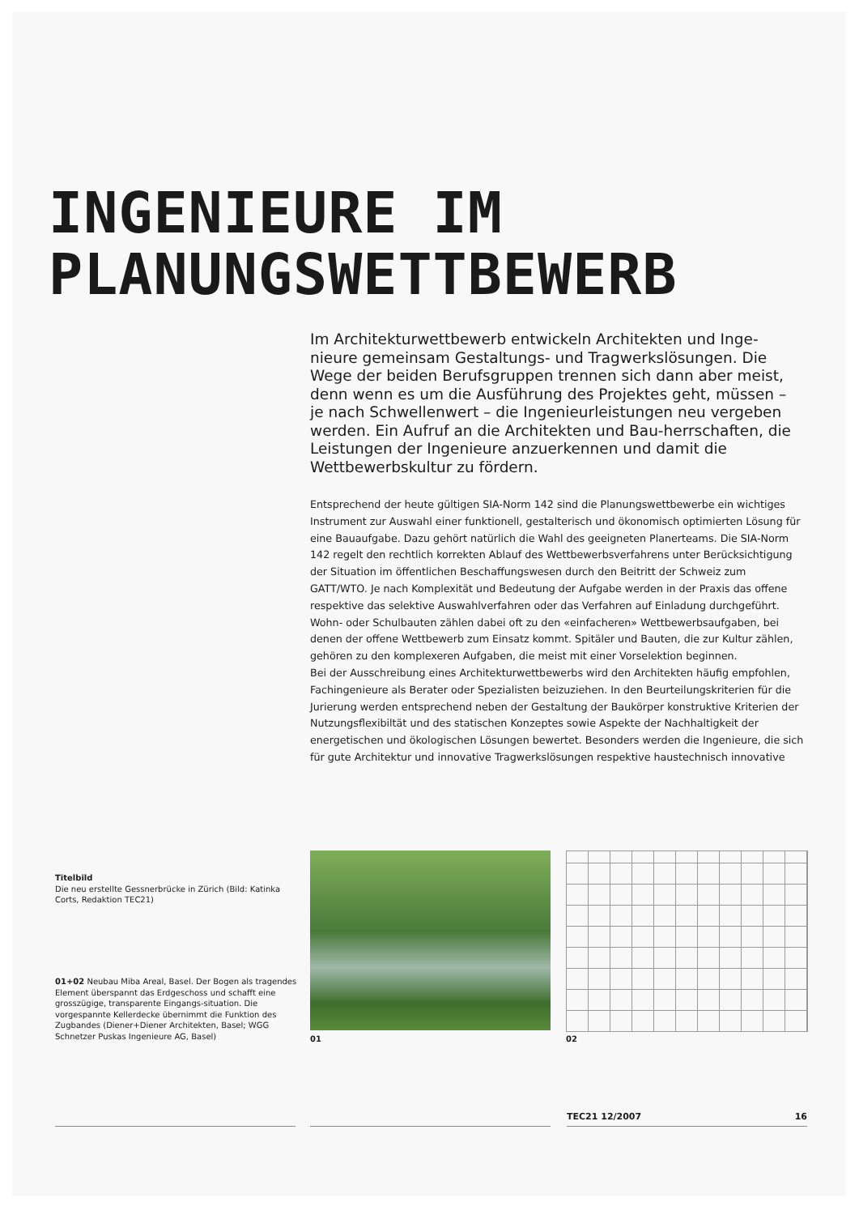INGENIEURE IM
PLANUNGSWETTBEWERB
Im Architekturwettbewerb entwickeln Architekten und Inge-nieure gemeinsam Gestaltungs- und Tragwerkslösungen. Die Wege der beiden Berufsgruppen trennen sich dann aber meist, denn wenn es um die Ausführung des Projektes geht, müssen – je nach Schwellenwert – die Ingenieurleistungen neu vergeben werden. Ein Aufruf an die Architekten und Bau-herrschaften, die Leistungen der Ingenieure anzuerkennen und damit die Wettbewerbskultur zu fördern.
Entsprechend der heute gültigen SIA-Norm 142 sind die Planungswettbewerbe ein wichtiges Instrument zur Auswahl einer funktionell, gestalterisch und ökonomisch optimierten Lösung für eine Bauaufgabe. Dazu gehört natürlich die Wahl des geeigneten Planerteams. Die SIA-Norm 142 regelt den rechtlich korrekten Ablauf des Wettbewerbsverfahrens unter Berücksichtigung der Situation im öffentlichen Beschaffungswesen durch den Beitritt der Schweiz zum GATT/WTO. Je nach Komplexität und Bedeutung der Aufgabe werden in der Praxis das offene respektive das selektive Auswahlverfahren oder das Verfahren auf Einladung durchgeführt. Wohn- oder Schulbauten zählen dabei oft zu den «einfacheren» Wettbewerbsaufgaben, bei denen der offene Wettbewerb zum Einsatz kommt. Spitäler und Bauten, die zur Kultur zählen, gehören zu den komplexeren Aufgaben, die meist mit einer Vorselektion beginnen.
Bei der Ausschreibung eines Architekturwettbewerbs wird den Architekten häufig empfohlen, Fachingenieure als Berater oder Spezialisten beizuziehen. In den Beurteilungskriterien für die Jurierung werden entsprechend neben der Gestaltung der Baukörper konstruktive Kriterien der Nutzungsflexibiltät und des statischen Konzeptes sowie Aspekte der Nachhaltigkeit der energetischen und ökologischen Lösungen bewertet. Besonders werden die Ingenieure, die sich für gute Architektur und innovative Tragwerkslösungen respektive haustechnisch innovative
Titelbild
Die neu erstellte Gessnerbrücke in Zürich (Bild: Katinka Corts, Redaktion TEC21)
01+02 Neubau Miba Areal, Basel. Der Bogen als tragendes Element überspannt das Erdgeschoss und schafft eine grosszügige, transparente Eingangs-situation. Die vorgespannte Kellerdecke übernimmt die Funktion des Zugbandes (Diener+Diener Architekten, Basel; WGG Schnetzer Puskas Ingenieure AG, Basel)
01 02
TEC21 12/2007 16